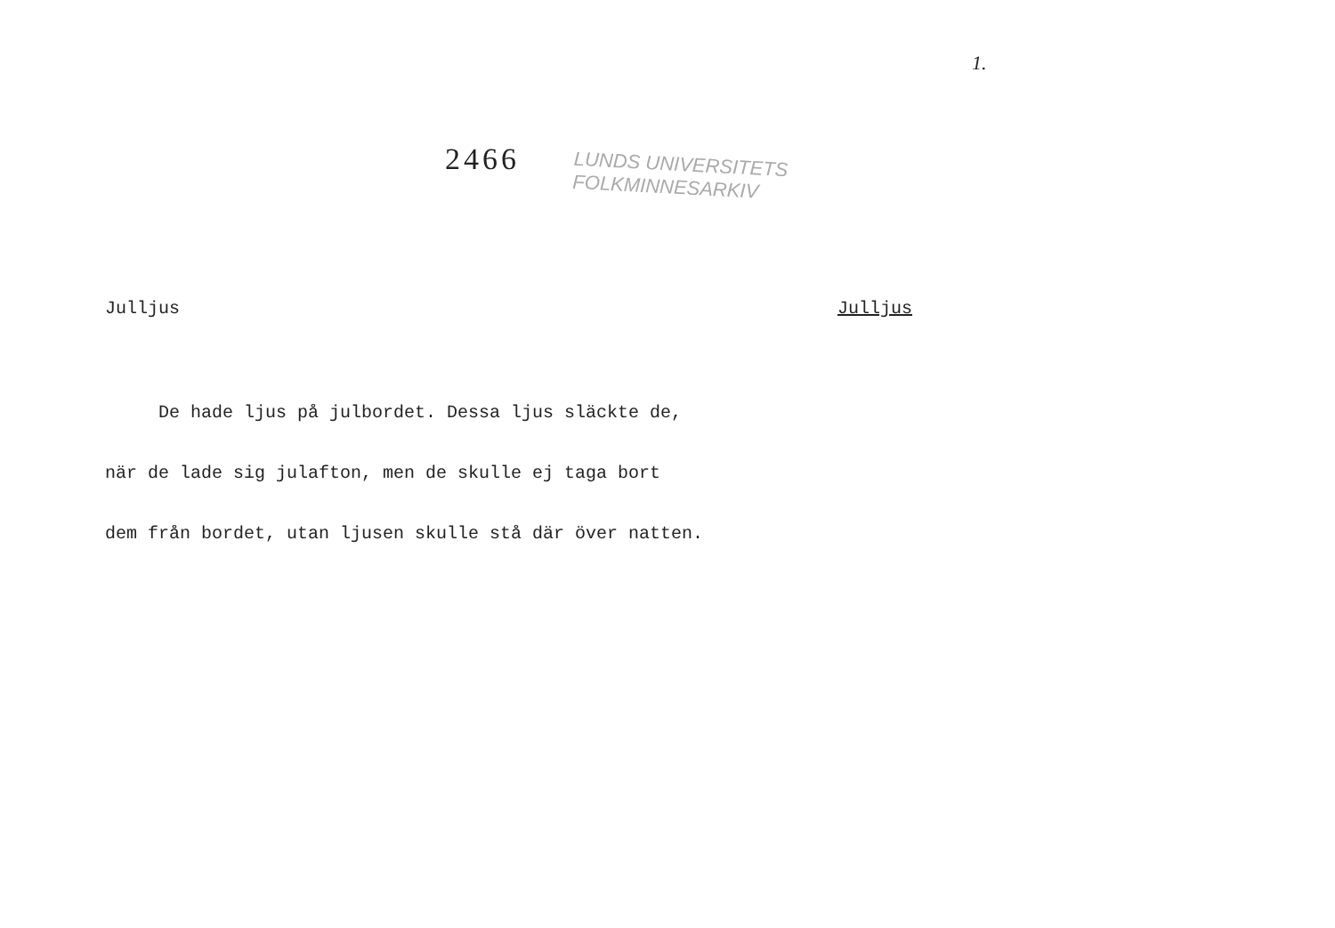1.
2466
LUNDS UNIVERSITETS
FOLKMINNESARKIV
Julljus Julljus
De hade ljus på julbordet. Dessa ljus släckte de,
när de lade sig julafton, men de skulle ej taga bort
dem från bordet, utan ljusen skulle stå där över natten.